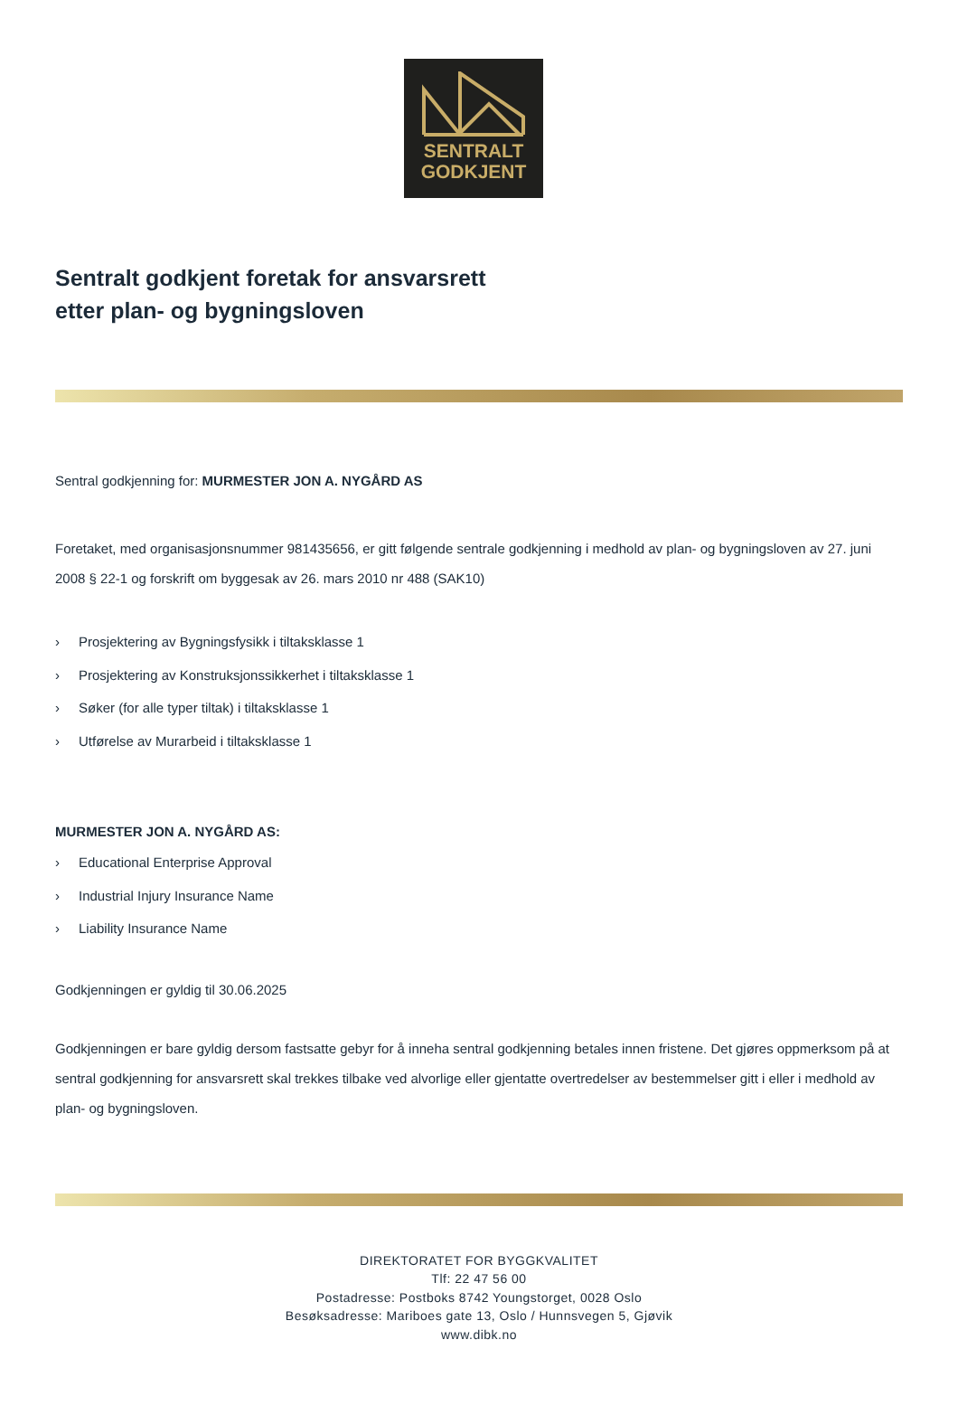SENTRALT
GODKJENT
Sentralt godkjent foretak for ansvarsrett
etter plan- og bygningsloven
Sentral godkjenning for: MURMESTER JON A. NYGÅRD AS
Foretaket, med organisasjonsnummer 981435656, er gitt følgende sentrale godkjenning i medhold av plan- og bygningsloven av 27. juni 2008 § 22-1 og forskrift om byggesak av 26. mars 2010 nr 488 (SAK10)
› Prosjektering av Bygningsfysikk i tiltaksklasse 1
› Prosjektering av Konstruksjonssikkerhet i tiltaksklasse 1
› Søker (for alle typer tiltak) i tiltaksklasse 1
› Utførelse av Murarbeid i tiltaksklasse 1
MURMESTER JON A. NYGÅRD AS:
› Educational Enterprise Approval
› Industrial Injury Insurance Name
› Liability Insurance Name
Godkjenningen er gyldig til 30.06.2025
Godkjenningen er bare gyldig dersom fastsatte gebyr for å inneha sentral godkjenning betales innen fristene. Det gjøres oppmerksom på at sentral godkjenning for ansvarsrett skal trekkes tilbake ved alvorlige eller gjentatte overtredelser av bestemmelser gitt i eller i medhold av plan- og bygningsloven.
DIREKTORATET FOR BYGGKVALITET
Tlf: 22 47 56 00
Postadresse: Postboks 8742 Youngstorget, 0028 Oslo
Besøksadresse: Mariboes gate 13, Oslo / Hunnsvegen 5, Gjøvik
www.dibk.no